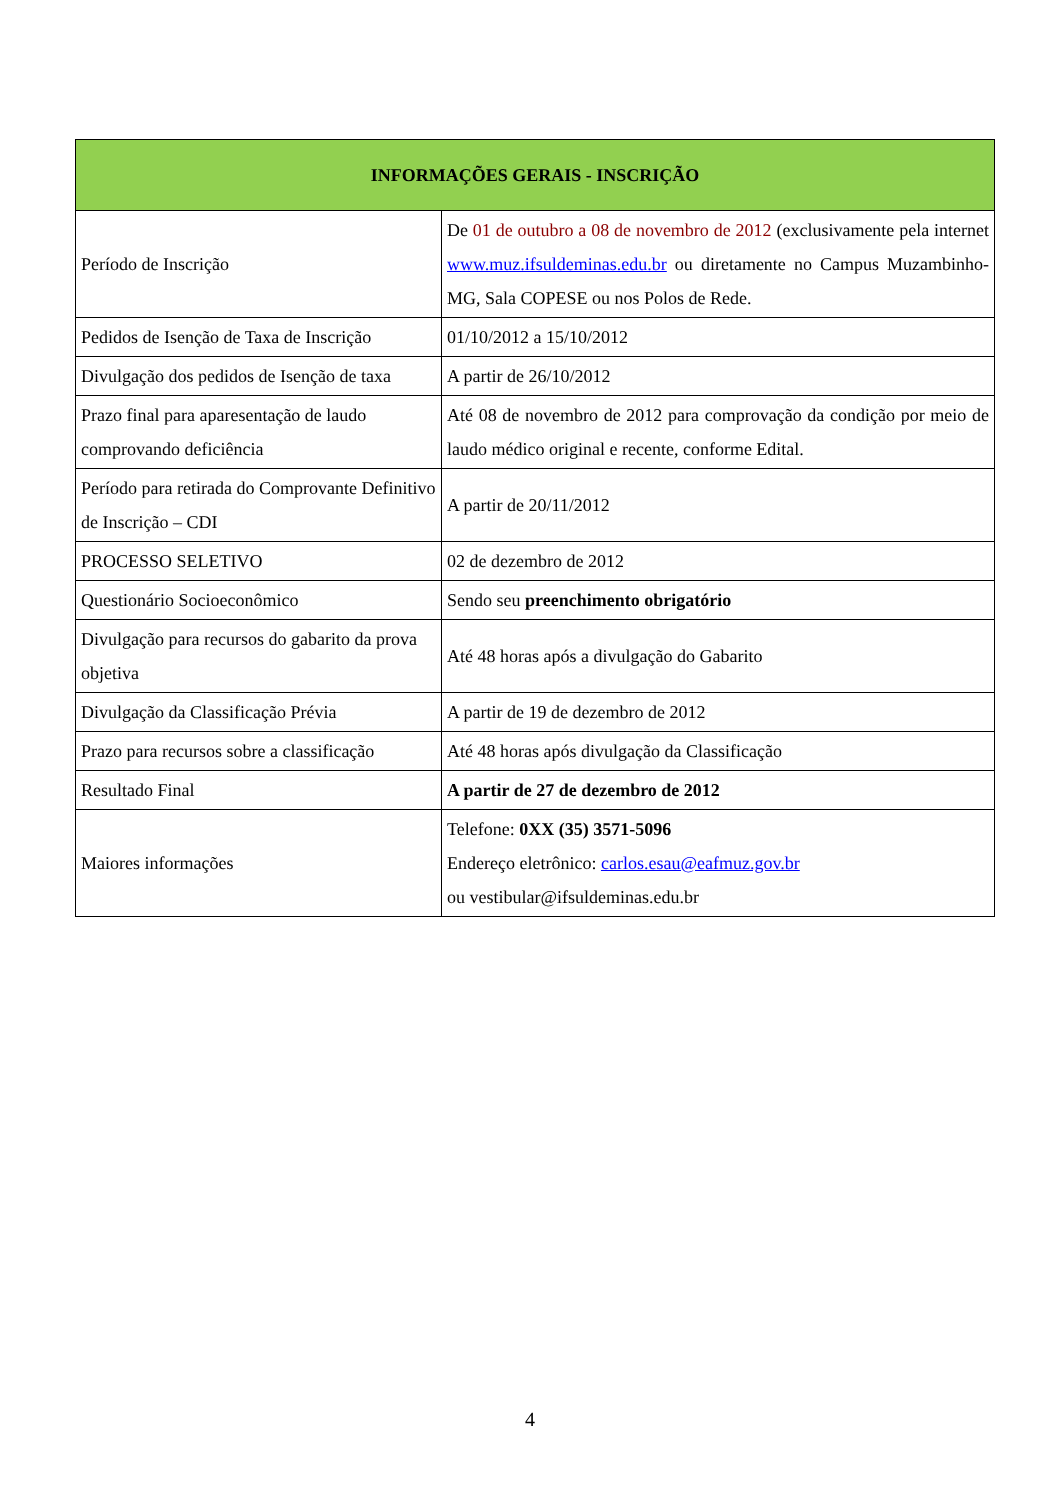| INFORMAÇÕES GERAIS - INSCRIÇÃO | |
| --- | --- |
| Período de Inscrição | De 01 de outubro a 08 de novembro de 2012 (exclusivamente pela internet www.muz.ifsuldeminas.edu.br ou diretamente no Campus Muzambinho-MG, Sala COPESE ou nos Polos de Rede. |
| Pedidos de Isenção de Taxa de Inscrição | 01/10/2012 a 15/10/2012 |
| Divulgação dos pedidos de Isenção de taxa | A partir de 26/10/2012 |
| Prazo final para aparesentação de laudo comprovando deficiência | Até 08 de novembro de 2012 para comprovação da condição por meio de laudo médico original e recente, conforme Edital. |
| Período para retirada do Comprovante Definitivo de Inscrição – CDI | A partir de 20/11/2012 |
| PROCESSO SELETIVO | 02 de dezembro de 2012 |
| Questionário Socioeconômico | Sendo seu preenchimento obrigatório |
| Divulgação para recursos do gabarito da prova objetiva | Até 48 horas após a divulgação do Gabarito |
| Divulgação da Classificação Prévia | A partir de 19 de dezembro de 2012 |
| Prazo para recursos sobre a classificação | Até 48 horas após divulgação da Classificação |
| Resultado Final | A partir de 27 de dezembro de 2012 |
| Maiores informações | Telefone: 0XX (35) 3571-5096 Endereço eletrônico: carlos.esau@eafmuz.gov.br ou vestibular@ifsuldeminas.edu.br |
4